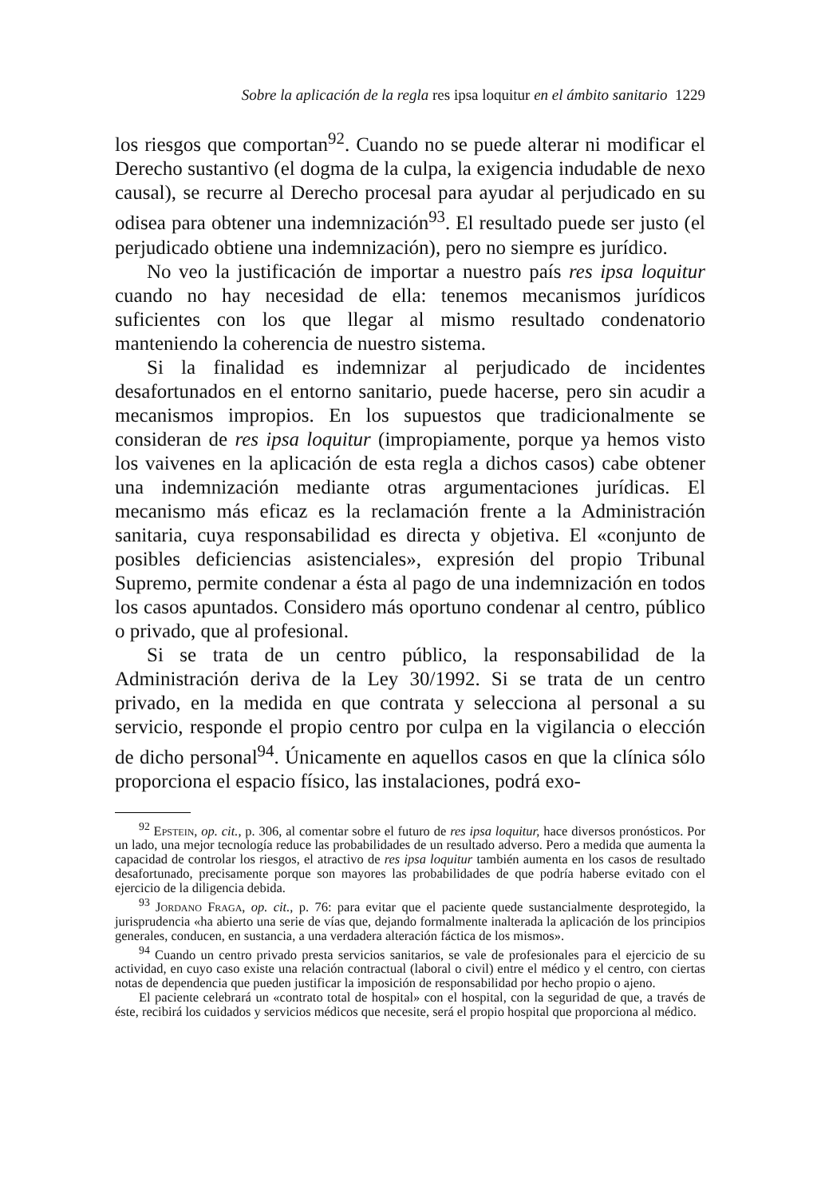Sobre la aplicación de la regla res ipsa loquitur en el ámbito sanitario 1229
los riesgos que comportan<sup>92</sup>. Cuando no se puede alterar ni modificar el Derecho sustantivo (el dogma de la culpa, la exigencia indudable de nexo causal), se recurre al Derecho procesal para ayudar al perjudicado en su odisea para obtener una indemnización<sup>93</sup>. El resultado puede ser justo (el perjudicado obtiene una indemnización), pero no siempre es jurídico.
No veo la justificación de importar a nuestro país res ipsa loquitur cuando no hay necesidad de ella: tenemos mecanismos jurídicos suficientes con los que llegar al mismo resultado condenatorio manteniendo la coherencia de nuestro sistema.
Si la finalidad es indemnizar al perjudicado de incidentes desafortunados en el entorno sanitario, puede hacerse, pero sin acudir a mecanismos impropios. En los supuestos que tradicionalmente se consideran de res ipsa loquitur (impropiamente, porque ya hemos visto los vaivenes en la aplicación de esta regla a dichos casos) cabe obtener una indemnización mediante otras argumentaciones jurídicas. El mecanismo más eficaz es la reclamación frente a la Administración sanitaria, cuya responsabilidad es directa y objetiva. El «conjunto de posibles deficiencias asistenciales», expresión del propio Tribunal Supremo, permite condenar a ésta al pago de una indemnización en todos los casos apuntados. Considero más oportuno condenar al centro, público o privado, que al profesional.
Si se trata de un centro público, la responsabilidad de la Administración deriva de la Ley 30/1992. Si se trata de un centro privado, en la medida en que contrata y selecciona al personal a su servicio, responde el propio centro por culpa en la vigilancia o elección de dicho personal<sup>94</sup>. Únicamente en aquellos casos en que la clínica sólo proporciona el espacio físico, las instalaciones, podrá exo-
<sup>92</sup> Epstein, op. cit., p. 306, al comentar sobre el futuro de res ipsa loquitur, hace diversos pronósticos. Por un lado, una mejor tecnología reduce las probabilidades de un resultado adverso. Pero a medida que aumenta la capacidad de controlar los riesgos, el atractivo de res ipsa loquitur también aumenta en los casos de resultado desafortunado, precisamente porque son mayores las probabilidades de que podría haberse evitado con el ejercicio de la diligencia debida.
<sup>93</sup> Jordano Fraga, op. cit., p. 76: para evitar que el paciente quede sustancialmente desprotegido, la jurisprudencia «ha abierto una serie de vías que, dejando formalmente inalterada la aplicación de los principios generales, conducen, en sustancia, a una verdadera alteración fáctica de los mismos».
<sup>94</sup> Cuando un centro privado presta servicios sanitarios, se vale de profesionales para el ejercicio de su actividad, en cuyo caso existe una relación contractual (laboral o civil) entre el médico y el centro, con ciertas notas de dependencia que pueden justificar la imposición de responsabilidad por hecho propio o ajeno.
El paciente celebrará un «contrato total de hospital» con el hospital, con la seguridad de que, a través de éste, recibirá los cuidados y servicios médicos que necesite, será el propio hospital que proporciona al médico.